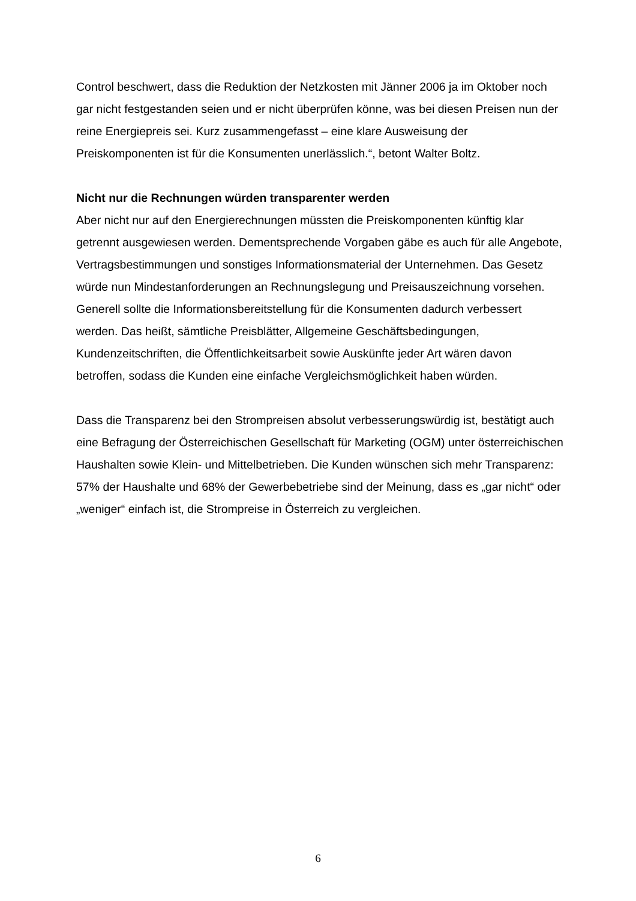Control beschwert, dass die Reduktion der Netzkosten mit Jänner 2006 ja im Oktober noch gar nicht festgestanden seien und er nicht überprüfen könne, was bei diesen Preisen nun der reine Energiepreis sei. Kurz zusammengefasst – eine klare Ausweisung der Preiskomponenten ist für die Konsumenten unerlässlich.“, betont Walter Boltz.
Nicht nur die Rechnungen würden transparenter werden
Aber nicht nur auf den Energierechnungen müssten die Preiskomponenten künftig klar getrennt ausgewiesen werden. Dementsprechende Vorgaben gäbe es auch für alle Angebote, Vertragsbestimmungen und sonstiges Informationsmaterial der Unternehmen. Das Gesetz würde nun Mindestanforderungen an Rechnungslegung und Preisauszeichnung vorsehen. Generell sollte die Informationsbereitstellung für die Konsumenten dadurch verbessert werden. Das heißt, sämtliche Preisblätter, Allgemeine Geschäftsbedingungen, Kundenzeitschriften, die Öffentlichkeitsarbeit sowie Auskünfte jeder Art wären davon betroffen, sodass die Kunden eine einfache Vergleichsmöglichkeit haben würden.
Dass die Transparenz bei den Strompreisen absolut verbesserungswürdig ist, bestätigt auch eine Befragung der Österreichischen Gesellschaft für Marketing (OGM) unter österreichischen Haushalten sowie Klein- und Mittelbetrieben. Die Kunden wünschen sich mehr Transparenz: 57% der Haushalte und 68% der Gewerbebetriebe sind der Meinung, dass es „gar nicht“ oder „weniger“ einfach ist, die Strompreise in Österreich zu vergleichen.
6